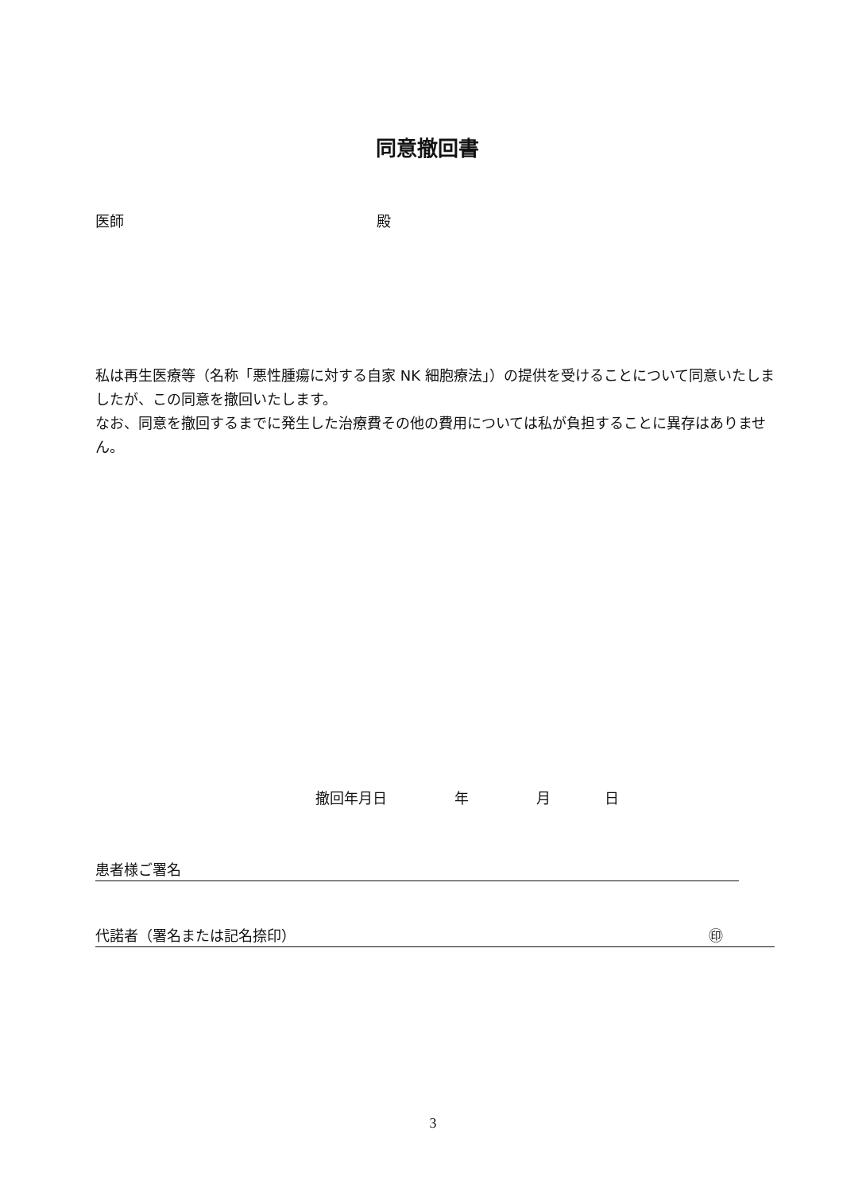同意撤回書
医師 殿
私は再生医療等（名称「悪性腫瘍に対する自家 NK 細胞療法」）の提供を受けることについて同意いたしましたが、この同意を撤回いたします。
なお、同意を撤回するまでに発生した治療費その他の費用については私が負担することに異存はありません。
撤回年月日 年 月 日
患者様ご署名
代諾者（署名または記名捺印） ㊞
3